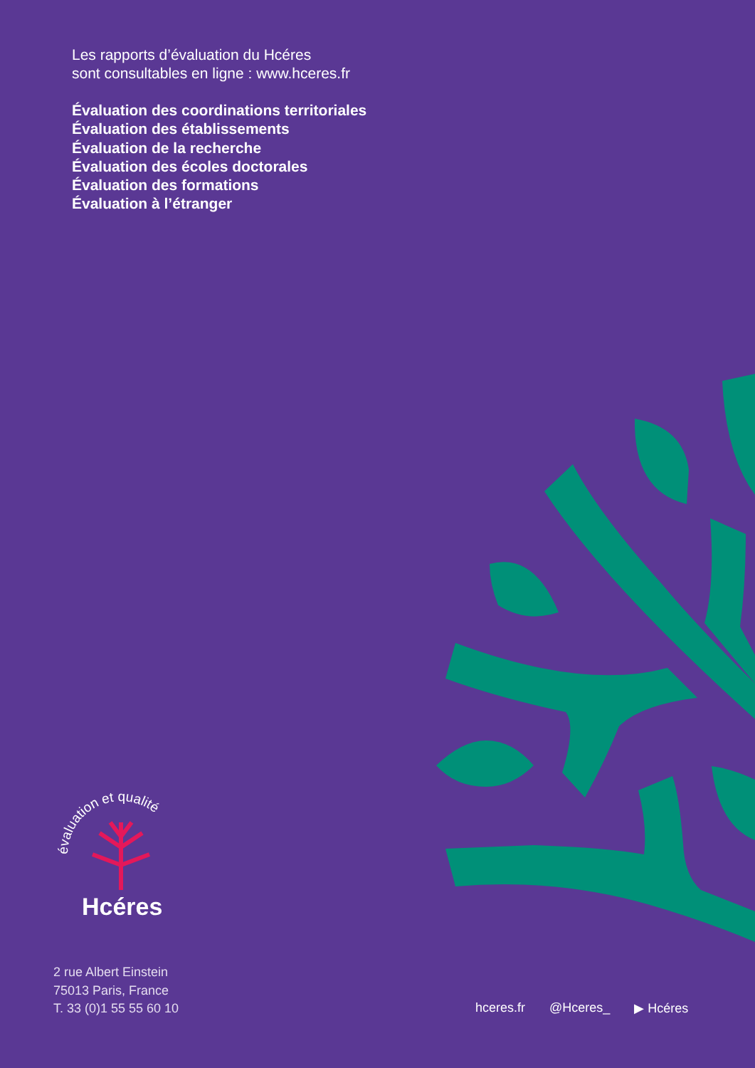Les rapports d’évaluation du Hcéres
sont consultables en ligne : www.hceres.fr
Évaluation des coordinations territoriales
Évaluation des établissements
Évaluation de la recherche
Évaluation des écoles doctorales
Évaluation des formations
Évaluation à l’étranger
évaluation et qualité
Hcéres
2 rue Albert Einstein
75013 Paris, France
T. 33 (0)1 55 55 60 10
hceres.fr @Hceres_ ▶ Hcéres